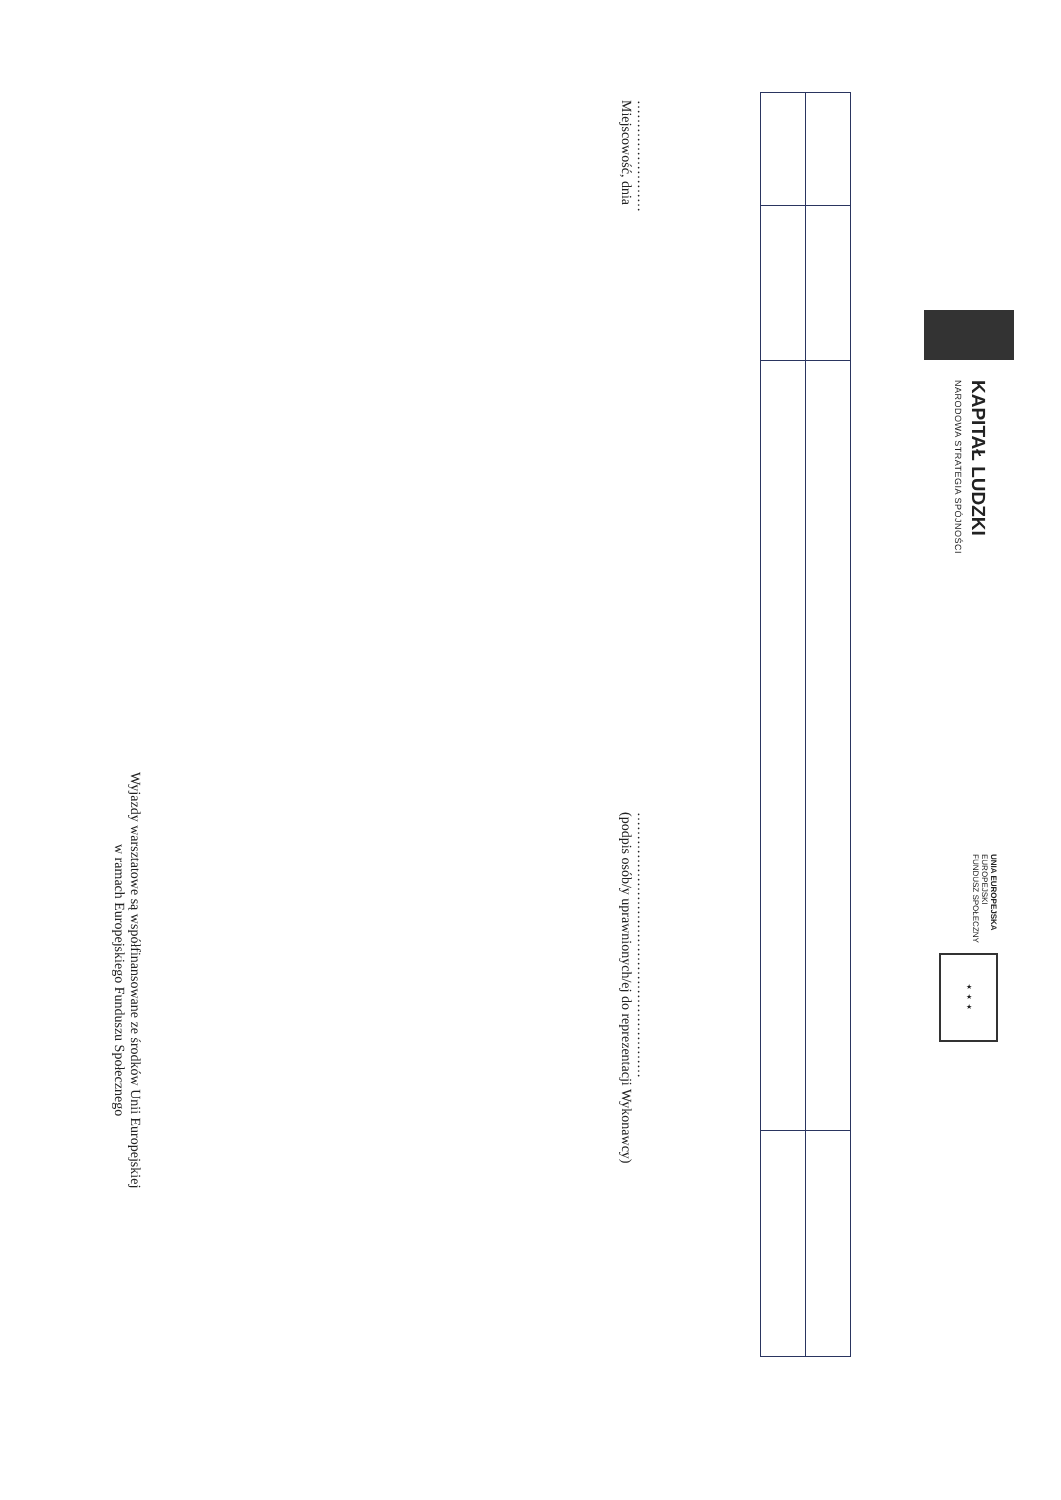KAPITAŁ LUDZKI
NARODOWA STRATEGIA SPÓJNOŚCI
UNIA EUROPEJSKA
EUROPEJSKI
FUNDUSZ SPOŁECZNY
★ ★ ★
……………………
Miejscowość, dnia
…………………………………………………
(podpis osób/y uprawnionych/ej do reprezentacji Wykonawcy)
Wyjazdy warsztatowe są współfinansowane ze środków Unii Europejskiej
w ramach Europejskiego Funduszu Społecznego